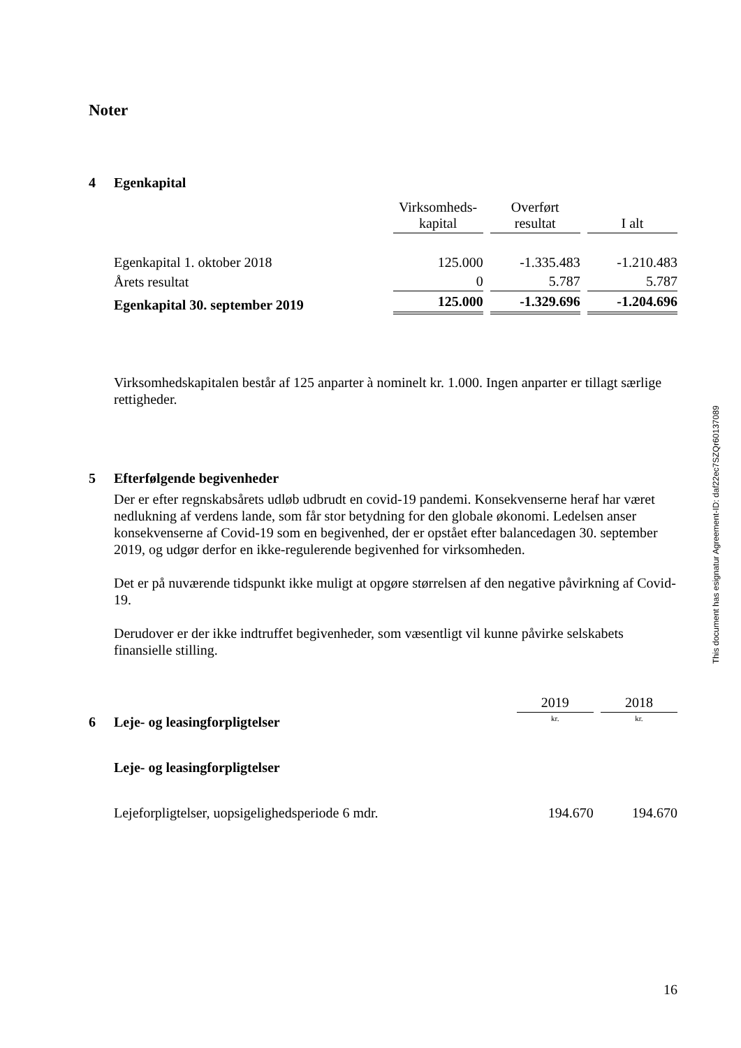Noter
4 Egenkapital
| | Virksomheds- kapital | Overført resultat | I alt |
| --- | --- | --- | --- |
| Egenkapital 1. oktober 2018 | 125.000 | -1.335.483 | -1.210.483 |
| Årets resultat | 0 | 5.787 | 5.787 |
| Egenkapital 30. september 2019 | 125.000 | -1.329.696 | -1.204.696 |
Virksomhedskapitalen består af 125 anparter à nominelt kr. 1.000. Ingen anparter er tillagt særlige rettigheder.
5 Efterfølgende begivenheder
Der er efter regnskabsårets udløb udbrudt en covid-19 pandemi. Konsekvenserne heraf har været nedlukning af verdens lande, som får stor betydning for den globale økonomi. Ledelsen anser konsekvenserne af Covid-19 som en begivenhed, der er opstået efter balancedagen 30. september 2019, og udgør derfor en ikke-regulerende begivenhed for virksomheden.
Det er på nuværende tidspunkt ikke muligt at opgøre størrelsen af den negative påvirkning af Covid-19.
Derudover er der ikke indtruffet begivenheder, som væsentligt vil kunne påvirke selskabets finansielle stilling.
| | 2019 | 2018 |
| 6 Leje- og leasingforpligtelser | kr. | kr. |
| Leje- og leasingforpligtelser | | |
| Lejeforpligtelser, uopsigelighedsperiode 6 mdr. | 194.670 | 194.670 |
16
This document has esignatur Agreement-ID: daf22ec7SZQr60137089